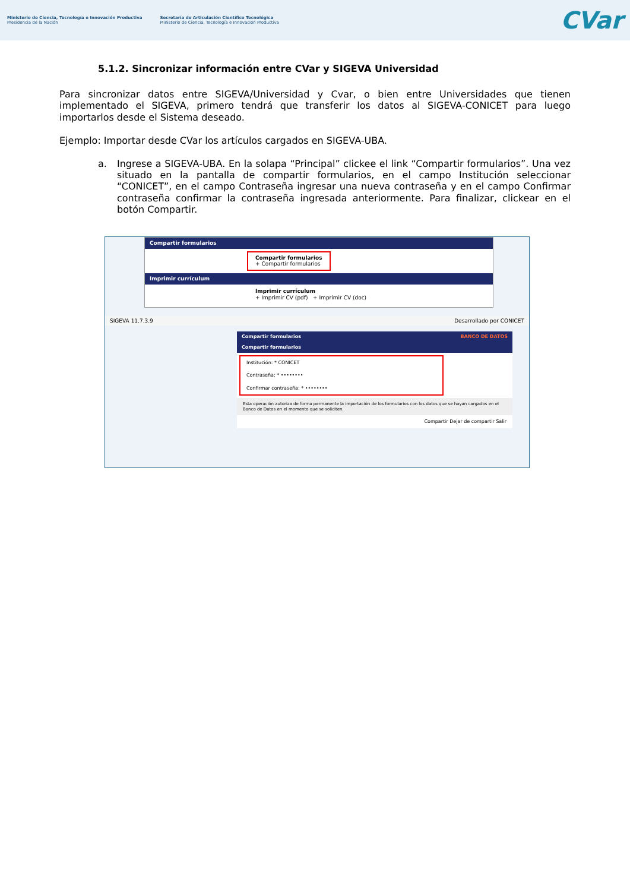Ministerio de Ciencia, Tecnología e Innovación Productiva
Presidencia de la Nación
Secretaría de Articulación Científico Tecnológica
Ministerio de Ciencia, Tecnología e Innovación Productiva
CVar
5.1.2. Sincronizar información entre CVar y SIGEVA Universidad
Para sincronizar datos entre SIGEVA/Universidad y Cvar, o bien entre Universidades que tienen implementado el SIGEVA, primero tendrá que transferir los datos al SIGEVA-CONICET para luego importarlos desde el Sistema deseado.
Ejemplo: Importar desde CVar los artículos cargados en SIGEVA-UBA.
a. Ingrese a SIGEVA-UBA. En la solapa “Principal” clickee el link “Compartir formularios”. Una vez situado en la pantalla de compartir formularios, en el campo Institución seleccionar “CONICET”, en el campo Contraseña ingresar una nueva contraseña y en el campo Confirmar contraseña confirmar la contraseña ingresada anteriormente. Para finalizar, clickear en el botón Compartir.
Compartir formularios
Compartir formularios
+ Compartir formularios
Imprimir currículum
Imprimir currículum
+ Imprimir CV (pdf) + Imprimir CV (doc)
SIGEVA 11.7.3.9 Desarrollado por CONICET
Compartir formularios BANCO DE DATOS
Compartir formularios
Institución: * CONICET
Contraseña: * ••••••••
Confirmar contraseña: * ••••••••
Esta operación autoriza de forma permanente la importación de los formularios con los datos que se hayan cargados en el Banco de Datos en el momento que se soliciten.
Compartir Dejar de compartir Salir